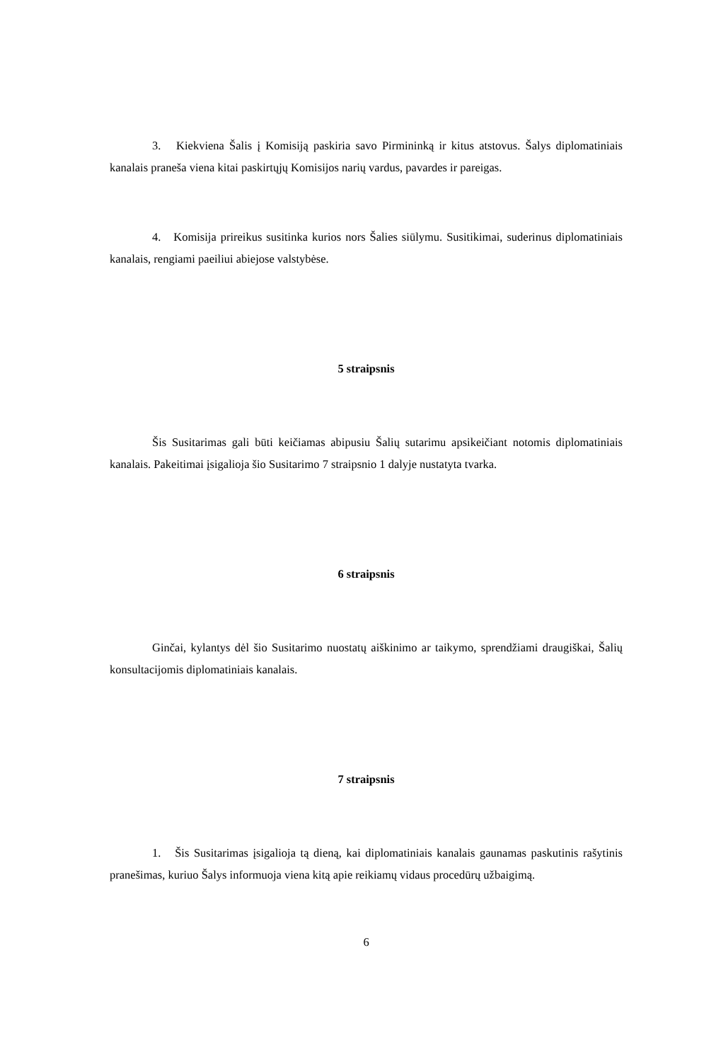3. Kiekviena Šalis į Komisiją paskiria savo Pirmininką ir kitus atstovus. Šalys diplomatiniais kanalais praneša viena kitai paskirtųjų Komisijos narių vardus, pavardes ir pareigas.
4. Komisija prireikus susitinka kurios nors Šalies siūlymu. Susitikimai, suderinus diplomatiniais kanalais, rengiami paeiliui abiejose valstybėse.
5 straipsnis
Šis Susitarimas gali būti keičiamas abipusiu Šalių sutarimu apsikeičiant notomis diplomatiniais kanalais. Pakeitimai įsigalioja šio Susitarimo 7 straipsnio 1 dalyje nustatyta tvarka.
6 straipsnis
Ginčai, kylantys dėl šio Susitarimo nuostatų aiškinimo ar taikymo, sprendžiami draugiškai, Šalių konsultacijomis diplomatiniais kanalais.
7 straipsnis
1. Šis Susitarimas įsigalioja tą dieną, kai diplomatiniais kanalais gaunamas paskutinis rašytinis pranešimas, kuriuo Šalys informuoja viena kitą apie reikiamų vidaus procedūrų užbaigimą.
6